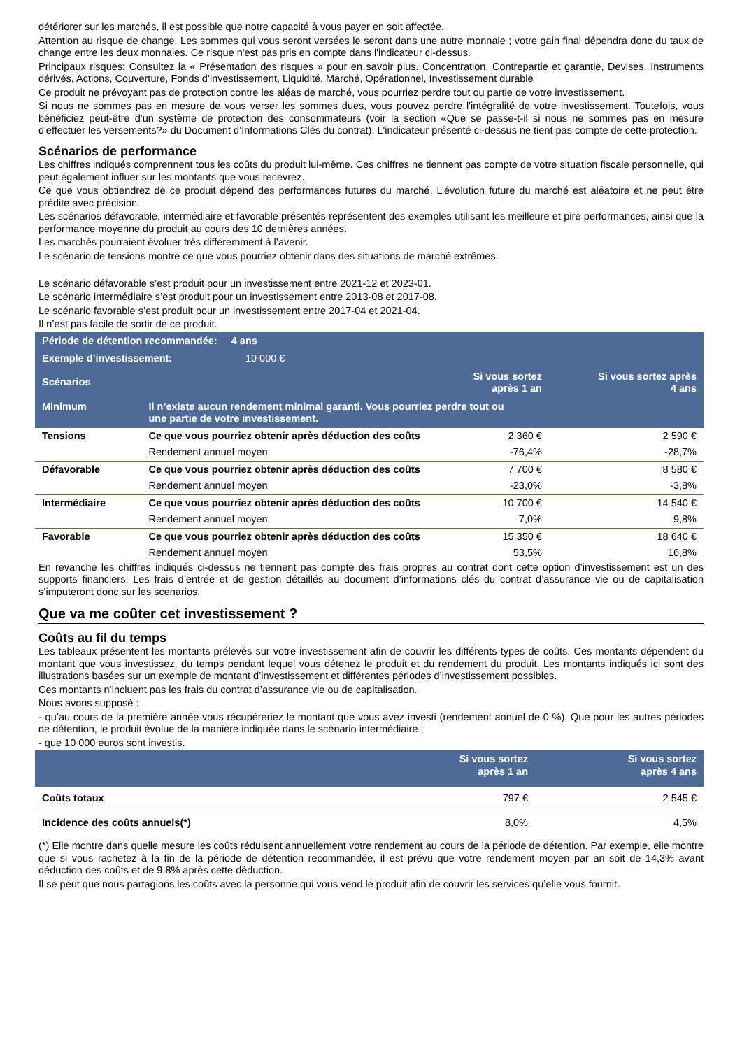détériorer sur les marchés, il est possible que notre capacité à vous payer en soit affectée.
Attention au risque de change. Les sommes qui vous seront versées le seront dans une autre monnaie ; votre gain final dépendra donc du taux de change entre les deux monnaies. Ce risque n'est pas pris en compte dans l'indicateur ci-dessus.
Principaux risques: Consultez la « Présentation des risques » pour en savoir plus. Concentration, Contrepartie et garantie, Devises, Instruments dérivés, Actions, Couverture, Fonds d’investissement, Liquidité, Marché, Opérationnel, Investissement durable
Ce produit ne prévoyant pas de protection contre les aléas de marché, vous pourriez perdre tout ou partie de votre investissement.
Si nous ne sommes pas en mesure de vous verser les sommes dues, vous pouvez perdre l'intégralité de votre investissement. Toutefois, vous bénéficiez peut-être d'un système de protection des consommateurs (voir la section «Que se passe-t-il si nous ne sommes pas en mesure d'effectuer les versements?» du Document d’Informations Clés du contrat). L'indicateur présenté ci-dessus ne tient pas compte de cette protection.
Scénarios de performance
Les chiffres indiqués comprennent tous les coûts du produit lui-même. Ces chiffres ne tiennent pas compte de votre situation fiscale personnelle, qui peut également influer sur les montants que vous recevrez.
Ce que vous obtiendrez de ce produit dépend des performances futures du marché. L’évolution future du marché est aléatoire et ne peut être prédite avec précision.
Les scénarios défavorable, intermédiaire et favorable présentés représentent des exemples utilisant les meilleure et pire performances, ainsi que la performance moyenne du produit au cours des 10 dernières années.
Les marchés pourraient évoluer très différemment à l’avenir.
Le scénario de tensions montre ce que vous pourriez obtenir dans des situations de marché extrêmes.
Le scénario défavorable s’est produit pour un investissement entre 2021-12 et 2023-01.
Le scénario intermédiaire s’est produit pour un investissement entre 2013-08 et 2017-08.
Le scénario favorable s’est produit pour un investissement entre 2017-04 et 2021-04.
Il n’est pas facile de sortir de ce produit.
| Période de détention recommandée: 4 ans | | | |
| Exemple d’investissement: 10 000 € | | | |
| Scénarios | | Si vous sortez après 1 an | Si vous sortez après 4 ans |
| Minimum | Il n’existe aucun rendement minimal garanti. Vous pourriez perdre tout ou une partie de votre investissement. | | |
| Tensions | Ce que vous pourriez obtenir après déduction des coûts | 2 360 € | 2 590 € |
| | Rendement annuel moyen | -76,4% | -28,7% |
| Défavorable | Ce que vous pourriez obtenir après déduction des coûts | 7 700 € | 8 580 € |
| | Rendement annuel moyen | -23,0% | -3,8% |
| Intermédiaire | Ce que vous pourriez obtenir après déduction des coûts | 10 700 € | 14 540 € |
| | Rendement annuel moyen | 7,0% | 9,8% |
| Favorable | Ce que vous pourriez obtenir après déduction des coûts | 15 350 € | 18 640 € |
| | Rendement annuel moyen | 53,5% | 16,8% |
En revanche les chiffres indiqués ci-dessus ne tiennent pas compte des frais propres au contrat dont cette option d’investissement est un des supports financiers. Les frais d’entrée et de gestion détaillés au document d’informations clés du contrat d’assurance vie ou de capitalisation s’imputeront donc sur les scenarios.
Que va me coûter cet investissement ?
Coûts au fil du temps
Les tableaux présentent les montants prélevés sur votre investissement afin de couvrir les différents types de coûts. Ces montants dépendent du montant que vous investissez, du temps pendant lequel vous détenez le produit et du rendement du produit. Les montants indiqués ici sont des illustrations basées sur un exemple de montant d’investissement et différentes périodes d’investissement possibles.
Ces montants n’incluent pas les frais du contrat d’assurance vie ou de capitalisation.
Nous avons supposé :
- qu’au cours de la première année vous récupéreriez le montant que vous avez investi (rendement annuel de 0 %). Que pour les autres périodes de détention, le produit évolue de la manière indiquée dans le scénario intermédiaire ;
- que 10 000 euros sont investis.
| | Si vous sortez après 1 an | Si vous sortez après 4 ans |
| Coûts totaux | 797 € | 2 545 € |
| Incidence des coûts annuels(*) | 8,0% | 4,5% |
(*) Elle montre dans quelle mesure les coûts réduisent annuellement votre rendement au cours de la période de détention. Par exemple, elle montre que si vous rachetez à la fin de la période de détention recommandée, il est prévu que votre rendement moyen par an soit de 14,3% avant déduction des coûts et de 9,8% après cette déduction.
Il se peut que nous partagions les coûts avec la personne qui vous vend le produit afin de couvrir les services qu’elle vous fournit.